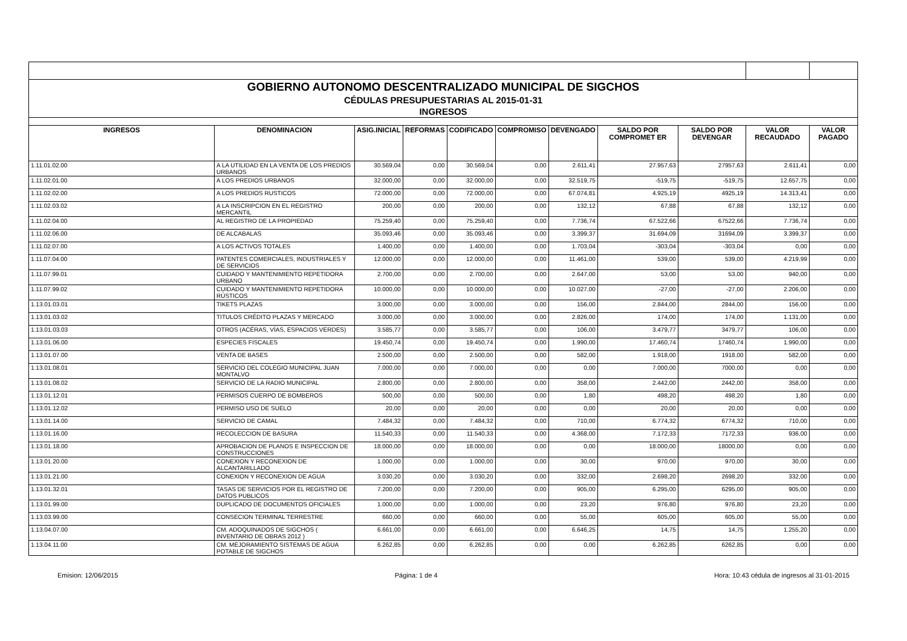| GOBIERNO AUTONOMO DESCENTRALIZADO MUNICIPAL DE SIGCHOS | | | | | | | | | | |
| CÉDULAS PRESUPUESTARIAS AL 2015-01-31 | | | | | | | | | | |
| INGRESOS | | | | | | | | | | |
| INGRESOS | DENOMINACION | ASIG.INICIAL | REFORMAS | CODIFICADO | COMPROMISO | DEVENGADO | SALDO POR COMPROMET ER | SALDO POR DEVENGAR | VALOR RECAUDADO | VALOR PAGADO |
| 1.11.01.02.00 | A LA UTILIDAD EN LA VENTA DE LOS PREDIOS URBANOS | 30.569,04 | 0,00 | 30.569,04 | 0,00 | 2.611,41 | 27.957,63 | 27957,63 | 2.611,41 | 0,00 |
| 1.11.02.01.00 | A LOS PREDIOS URBANOS | 32.000,00 | 0,00 | 32.000,00 | 0,00 | 32.519,75 | -519,75 | -519,75 | 12.657,75 | 0,00 |
| 1.11.02.02.00 | A LOS PREDIOS RUSTICOS | 72.000,00 | 0,00 | 72.000,00 | 0,00 | 67.074,81 | 4.925,19 | 4925,19 | 14.313,41 | 0,00 |
| 1.11.02.03.02 | A LA INSCRIPCION EN EL REGISTRO MERCANTIL | 200,00 | 0,00 | 200,00 | 0,00 | 132,12 | 67,88 | 67,88 | 132,12 | 0,00 |
| 1.11.02.04.00 | AL REGISTRO DE LA PROPIEDAD | 75.259,40 | 0,00 | 75.259,40 | 0,00 | 7.736,74 | 67.522,66 | 67522,66 | 7.736,74 | 0,00 |
| 1.11.02.06.00 | DE ALCABALAS | 35.093,46 | 0,00 | 35.093,46 | 0,00 | 3.399,37 | 31.694,09 | 31694,09 | 3.399,37 | 0,00 |
| 1.11.02.07.00 | A LOS ACTIVOS TOTALES | 1.400,00 | 0,00 | 1.400,00 | 0,00 | 1.703,04 | -303,04 | -303,04 | 0,00 | 0,00 |
| 1.11.07.04.00 | PATENTES COMERCIALES, INDUSTRIALES Y DE SERVICIOS | 12.000,00 | 0,00 | 12.000,00 | 0,00 | 11.461,00 | 539,00 | 539,00 | 4.219,99 | 0,00 |
| 1.11.07.99.01 | CUIDADO Y MANTENIMIENTO REPETIDORA URBANO | 2.700,00 | 0,00 | 2.700,00 | 0,00 | 2.647,00 | 53,00 | 53,00 | 940,00 | 0,00 |
| 1.11.07.99.02 | CUIDADO Y MANTENIMIENTO REPETIDORA RÚSTICOS | 10.000,00 | 0,00 | 10.000,00 | 0,00 | 10.027,00 | -27,00 | -27,00 | 2.206,00 | 0,00 |
| 1.13.01.03.01 | TIKETS PLAZAS | 3.000,00 | 0,00 | 3.000,00 | 0,00 | 156,00 | 2.844,00 | 2844,00 | 156,00 | 0,00 |
| 1.13.01.03.02 | TITULOS CRÉDITO PLAZAS Y MERCADO | 3.000,00 | 0,00 | 3.000,00 | 0,00 | 2.826,00 | 174,00 | 174,00 | 1.131,00 | 0,00 |
| 1.13.01.03.03 | OTROS (ACÉRAS, VÍAS, ESPACIOS VERDES) | 3.585,77 | 0,00 | 3.585,77 | 0,00 | 106,00 | 3.479,77 | 3479,77 | 106,00 | 0,00 |
| 1.13.01.06.00 | ESPECIES FISCALES | 19.450,74 | 0,00 | 19.450,74 | 0,00 | 1.990,00 | 17.460,74 | 17460,74 | 1.990,00 | 0,00 |
| 1.13.01.07.00 | VENTA DE BASES | 2.500,00 | 0,00 | 2.500,00 | 0,00 | 582,00 | 1.918,00 | 1918,00 | 582,00 | 0,00 |
| 1.13.01.08.01 | SERVICIO DEL COLEGIO MUNICIPAL JUAN MONTALVO | 7.000,00 | 0,00 | 7.000,00 | 0,00 | 0,00 | 7.000,00 | 7000,00 | 0,00 | 0,00 |
| 1.13.01.08.02 | SERVICIO DE LA RADIO MUNICIPAL | 2.800,00 | 0,00 | 2.800,00 | 0,00 | 358,00 | 2.442,00 | 2442,00 | 358,00 | 0,00 |
| 1.13.01.12.01 | PERMISOS CUERPO DE BOMBEROS | 500,00 | 0,00 | 500,00 | 0,00 | 1,80 | 498,20 | 498,20 | 1,80 | 0,00 |
| 1.13.01.12.02 | PERMISO USO DE SUELO | 20,00 | 0,00 | 20,00 | 0,00 | 0,00 | 20,00 | 20,00 | 0,00 | 0,00 |
| 1.13.01.14.00 | SERVICIO DE CAMAL | 7.484,32 | 0,00 | 7.484,32 | 0,00 | 710,00 | 6.774,32 | 6774,32 | 710,00 | 0,00 |
| 1.13.01.16.00 | RECOLECCION DE BASURA | 11.540,33 | 0,00 | 11.540,33 | 0,00 | 4.368,00 | 7.172,33 | 7172,33 | 936,00 | 0,00 |
| 1.13.01.18.00 | APROBACION DE PLANOS E INSPECCION DE CONSTRUCCIONES | 18.000,00 | 0,00 | 18.000,00 | 0,00 | 0,00 | 18.000,00 | 18000,00 | 0,00 | 0,00 |
| 1.13.01.20.00 | CONEXION Y RECONEXION DE ALCANTARILLADO | 1.000,00 | 0,00 | 1.000,00 | 0,00 | 30,00 | 970,00 | 970,00 | 30,00 | 0,00 |
| 1.13.01.21.00 | CONEXION Y RECONEXION DE AGUA | 3.030,20 | 0,00 | 3.030,20 | 0,00 | 332,00 | 2.698,20 | 2698,20 | 332,00 | 0,00 |
| 1.13.01.32.01 | TASAS DE SERVICIOS POR EL REGISTRO DE DATOS PUBLICOS | 7.200,00 | 0,00 | 7.200,00 | 0,00 | 905,00 | 6.295,00 | 6295,00 | 905,00 | 0,00 |
| 1.13.01.99.00 | DUPLICADO DE DOCUMENTOS OFICIALES | 1.000,00 | 0,00 | 1.000,00 | 0,00 | 23,20 | 976,80 | 976,80 | 23,20 | 0,00 |
| 1.13.03.99.00 | CONSECION TERMINAL TERRESTRE | 660,00 | 0,00 | 660,00 | 0,00 | 55,00 | 605,00 | 605,00 | 55,00 | 0,00 |
| 1.13.04.07.00 | CM. ADOQUINADOS DE SIGCHOS ( INVENTARIO DE OBRAS 2012 ) | 6.661,00 | 0,00 | 6.661,00 | 0,00 | 6.646,25 | 14,75 | 14,75 | 1.255,20 | 0,00 |
| 1.13.04.11.00 | CM. MEJORAMIENTO SISTEMAS DE AGUA POTABLE DE SIGCHOS | 6.262,85 | 0,00 | 6.262,85 | 0,00 | 0,00 | 6.262,85 | 6262,85 | 0,00 | 0,00 |
Emision: 12/06/2015 Página: 1 de 4 Hora: 10:43 cédula de ingresos al 31-01-2015